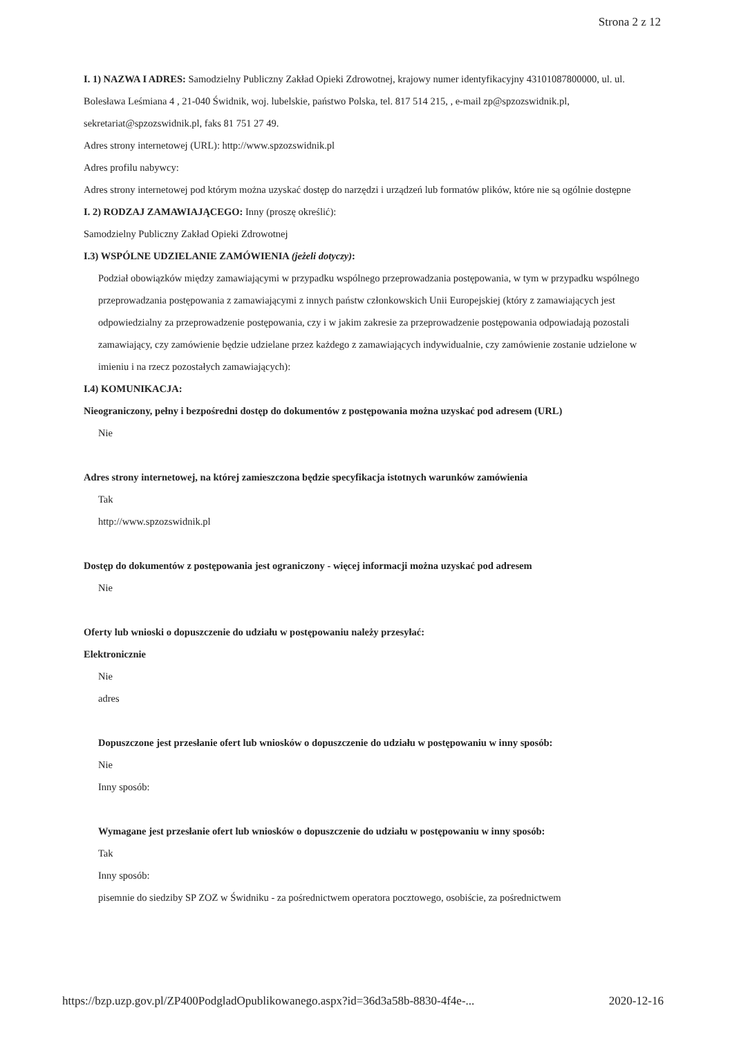Strona 2 z 12
I. 1) NAZWA I ADRES: Samodzielny Publiczny Zakład Opieki Zdrowotnej, krajowy numer identyfikacyjny 43101087800000, ul. ul. Bolesława Leśmiana 4 , 21-040 Świdnik, woj. lubelskie, państwo Polska, tel. 817 514 215, , e-mail zp@spzozswidnik.pl, sekretariat@spzozswidnik.pl, faks 81 751 27 49.
Adres strony internetowej (URL): http://www.spzozswidnik.pl
Adres profilu nabywcy:
Adres strony internetowej pod którym można uzyskać dostęp do narzędzi i urządzeń lub formatów plików, które nie są ogólnie dostępne
I. 2) RODZAJ ZAMAWIAJĄCEGO: Inny (proszę określić):
Samodzielny Publiczny Zakład Opieki Zdrowotnej
I.3) WSPÓLNE UDZIELANIE ZAMÓWIENIA (jeżeli dotyczy):
Podział obowiązków między zamawiającymi w przypadku wspólnego przeprowadzania postępowania, w tym w przypadku wspólnego przeprowadzania postępowania z zamawiającymi z innych państw członkowskich Unii Europejskiej (który z zamawiających jest odpowiedzialny za przeprowadzenie postępowania, czy i w jakim zakresie za przeprowadzenie postępowania odpowiadają pozostali zamawiający, czy zamówienie będzie udzielane przez każdego z zamawiających indywidualnie, czy zamówienie zostanie udzielone w imieniu i na rzecz pozostałych zamawiających):
I.4) KOMUNIKACJA:
Nieograniczony, pełny i bezpośredni dostęp do dokumentów z postępowania można uzyskać pod adresem (URL)
Nie
Adres strony internetowej, na której zamieszczona będzie specyfikacja istotnych warunków zamówienia
Tak
http://www.spzozswidnik.pl
Dostęp do dokumentów z postępowania jest ograniczony - więcej informacji można uzyskać pod adresem
Nie
Oferty lub wnioski o dopuszczenie do udziału w postępowaniu należy przesyłać:
Elektronicznie
Nie
adres
Dopuszczone jest przesłanie ofert lub wniosków o dopuszczenie do udziału w postępowaniu w inny sposób:
Nie
Inny sposób:
Wymagane jest przesłanie ofert lub wniosków o dopuszczenie do udziału w postępowaniu w inny sposób:
Tak
Inny sposób:
pisemnie do siedziby SP ZOZ w Świdniku - za pośrednictwem operatora pocztowego, osobiście, za pośrednictwem
https://bzp.uzp.gov.pl/ZP400PodgladOpublikowanego.aspx?id=36d3a58b-8830-4f4e-... 2020-12-16